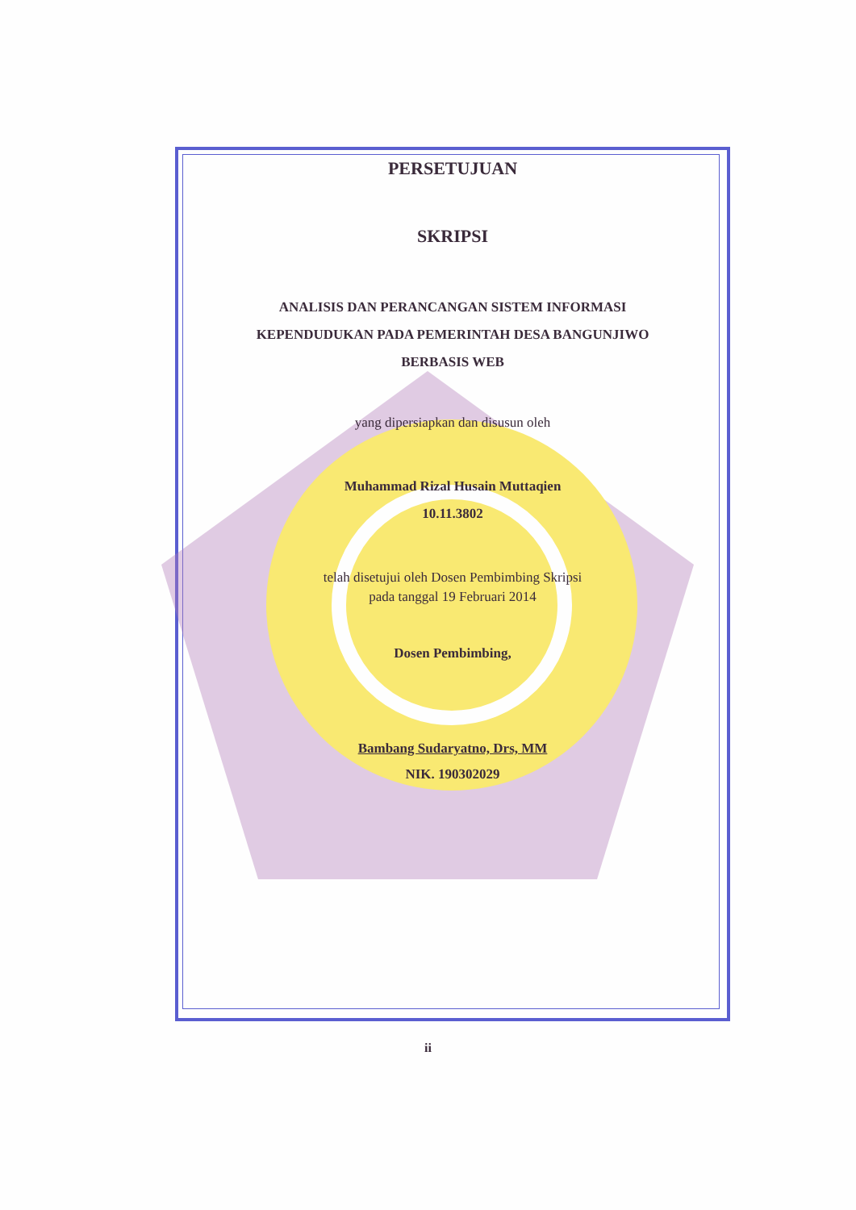PERSETUJUAN
SKRIPSI
ANALISIS DAN PERANCANGAN SISTEM INFORMASI
KEPENDUDUKAN PADA PEMERINTAH DESA BANGUNJIWO
BERBASIS WEB
yang dipersiapkan dan disusun oleh
Muhammad Rizal Husain Muttaqien
10.11.3802
telah disetujui oleh Dosen Pembimbing Skripsi
pada tanggal 19 Februari 2014
Dosen Pembimbing,
Bambang Sudaryatno, Drs, MM
NIK. 190302029
ii